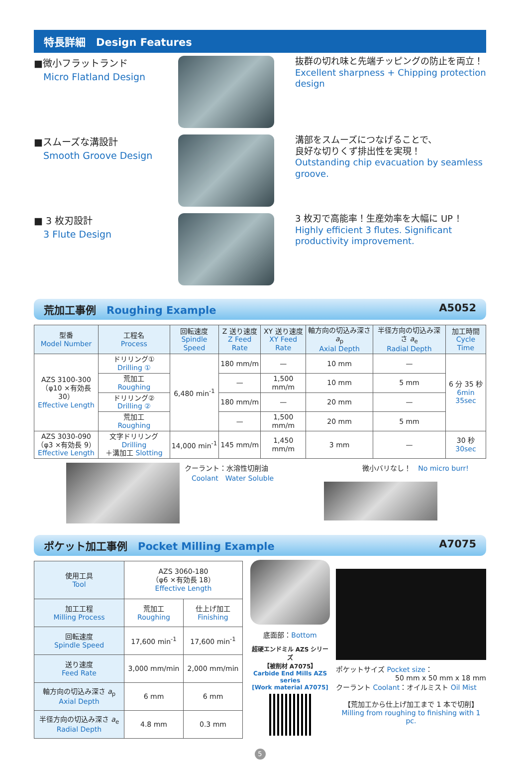特長詳細　Design Features
■微小フラットランド
　Micro Flatland Design
抜群の切れ味と先端チッピングの防止を両立！
Excellent sharpness + Chipping protection design
■スムーズな溝設計
　Smooth Groove Design
溝部をスムーズにつなげることで、
良好な切りくず排出性を実現！
Outstanding chip evacuation by seamless groove.
■ 3 枚刃設計
　3 Flute Design
3 枚刃で高能率！生産効率を大幅に UP ！
Highly efficient 3 flutes. Significant productivity improvement.
荒加工事例　Roughing Example A5052
| 型番 Model Number | 工程名 Process | 回転速度 Spindle Speed | Z 送り速度 Z Feed Rate | XY 送り速度 XY Feed Rate | 軸方向の切込み深さ a<sub>p</sub> Axial Depth | 半径方向の切込み深さ a<sub>e</sub> Radial Depth | 加工時間 Cycle Time |
| --- | --- | --- | --- | --- | --- | --- | --- |
| AZS 3100-300 （φ10 ×有効長 30） Effective Length | ドリリング① Drilling ① | 6,480 min<sup>-1</sup> | 180 mm/m | — | 10 mm | — | 6 分 35 秒 6min 35sec |
| | 荒加工 Roughing | | — | 1,500 mm/m | 10 mm | 5 mm | |
| | ドリリング② Drilling ② | | 180 mm/m | — | 20 mm | — | |
| | 荒加工 Roughing | | — | 1,500 mm/m | 20 mm | 5 mm | |
| AZS 3030-090 （φ3 ×有効長 9） Effective Length | 文字ドリリング Drilling ＋溝加工 Slotting | 14,000 min<sup>-1</sup> | 145 mm/m | 1,450 mm/m | 3 mm | — | 30 秒 30sec |
クーラント：水溶性切削油
　Coolant　Water Soluble
微小バリなし！　No micro burr!
ポケット加工事例　Pocket Milling Example A7075
| 使用工具 Tool | AZS 3060-180 （φ6 ×有効長 18） Effective Length | |
| 加工工程 Milling Process | 荒加工 Roughing | 仕上げ加工 Finishing |
| 回転速度 Spindle Speed | 17,600 min<sup>-1</sup> | 17,600 min<sup>-1</sup> |
| 送り速度 Feed Rate | 3,000 mm/min | 2,000 mm/min |
| 軸方向の切込み深さ a<sub>p</sub> Axial Depth | 6 mm | 6 mm |
| 半径方向の切込み深さ a<sub>e</sub> Radial Depth | 4.8 mm | 0.3 mm |
底面部：Bottom
超硬エンドミル AZS シリーズ
【被削材 A7075】
Carbide End Mills AZS series
[Work material A7075]
ポケットサイズ Pocket size：
50 mm x 50 mm x 18 mm
クーラント Coolant：オイルミスト Oil Mist
【荒加工から仕上げ加工まで 1 本で切削】
Milling from roughing to finishing with 1 pc.
5